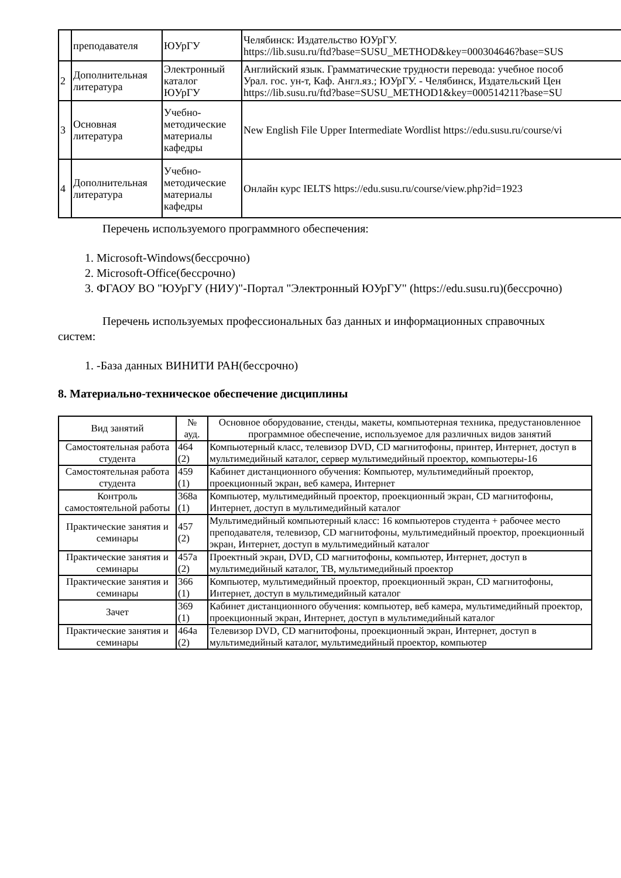| | преподавателя | ЮУрГУ | Челябинск: Издательство ЮУрГУ. https://lib.susu.ru/ftd?base=SUSU_METHOD&key=000304646?base=SUS |
| 2 | Дополнительная литература | Электронный каталог ЮУрГУ | Английский язык. Грамматические трудности перевода: учебное пособ Урал. гос. ун-т, Каф. Англ.яз.; ЮУрГУ. - Челябинск, Издательский Цен https://lib.susu.ru/ftd?base=SUSU_METHOD1&key=000514211?base=SU |
| 3 | Основная литература | Учебно- методические материалы кафедры | New English File Upper Intermediate Wordlist https://edu.susu.ru/course/vi |
| 4 | Дополнительная литература | Учебно- методические материалы кафедры | Онлайн курс IELTS https://edu.susu.ru/course/view.php?id=1923 |
Перечень используемого программного обеспечения:
1. Microsoft-Windows(бессрочно)
2. Microsoft-Office(бессрочно)
3. ФГАОУ ВО "ЮУрГУ (НИУ)"-Портал "Электронный ЮУрГУ" (https://edu.susu.ru)(бессрочно)
Перечень используемых профессиональных баз данных и информационных справочных систем:
1. -База данных ВИНИТИ РАН(бессрочно)
8. Материально-техническое обеспечение дисциплины
| Вид занятий | № ауд. | Основное оборудование, стенды, макеты, компьютерная техника, предустановленное программное обеспечение, используемое для различных видов занятий |
| --- | --- | --- |
| Самостоятельная работа студента | 464 (2) | Компьютерный класс, телевизор DVD, CD магнитофоны, принтер, Интернет, доступ в мультимедийный каталог, сервер мультимедийный проектор, компьютеры-16 |
| Самостоятельная работа студента | 459 (1) | Кабинет дистанционного обучения: Компьютер, мультимедийный проектор, проекционный экран, веб камера, Интернет |
| Контроль самостоятельной работы | 368а (1) | Компьютер, мультимедийный проектор, проекционный экран, CD магнитофоны, Интернет, доступ в мультимедийный каталог |
| Практические занятия и семинары | 457 (2) | Мультимедийный компьютерный класс: 16 компьютеров студента + рабочее место преподавателя, телевизор, CD магнитофоны, мультимедийный проектор, проекционный экран, Интернет, доступ в мультимедийный каталог |
| Практические занятия и семинары | 457а (2) | Проектный экран, DVD, CD магнитофоны, компьютер, Интернет, доступ в мультимедийный каталог, ТВ, мультимедийный проектор |
| Практические занятия и семинары | 366 (1) | Компьютер, мультимедийный проектор, проекционный экран, CD магнитофоны, Интернет, доступ в мультимедийный каталог |
| Зачет | 369 (1) | Кабинет дистанционного обучения: компьютер, веб камера, мультимедийный проектор, проекционный экран, Интернет, доступ в мультимедийный каталог |
| Практические занятия и семинары | 464а (2) | Телевизор DVD, CD магнитофоны, проекционный экран, Интернет, доступ в мультимедийный каталог, мультимедийный проектор, компьютер |